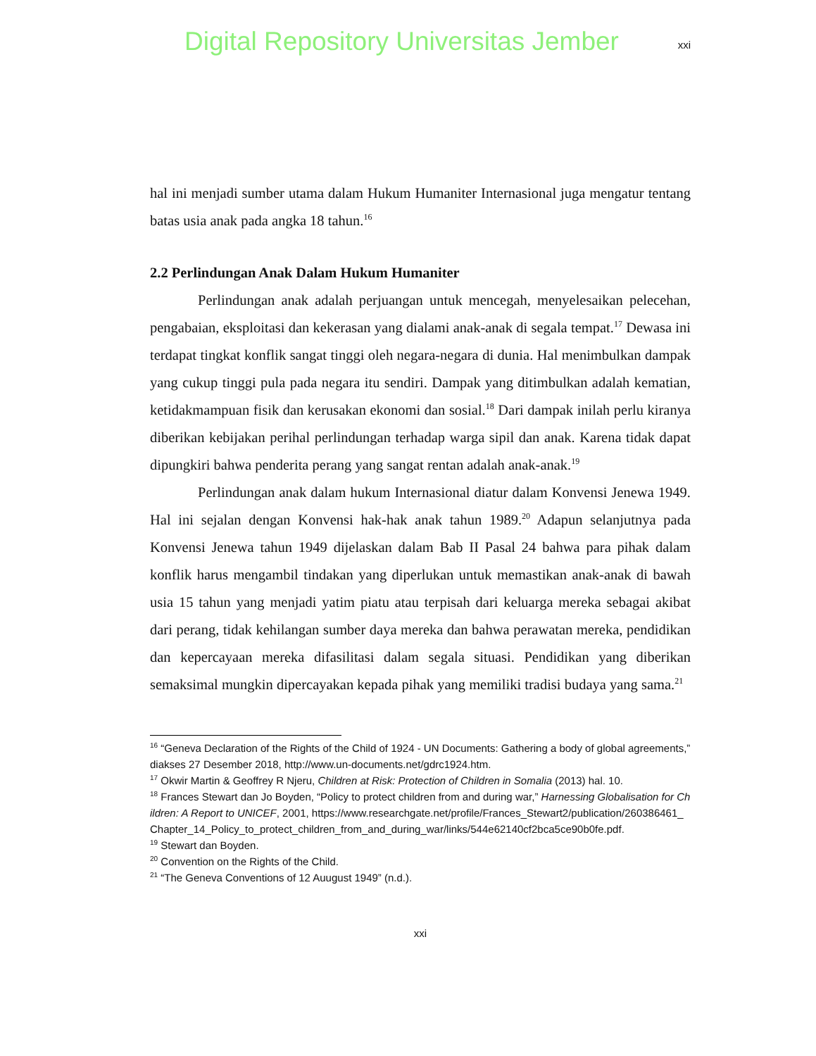Digital Repository Universitas Jember
xxi
hal ini menjadi sumber utama dalam Hukum Humaniter Internasional juga mengatur tentang batas usia anak pada angka 18 tahun.<sup>16</sup>
2.2 Perlindungan Anak Dalam Hukum Humaniter
Perlindungan anak adalah perjuangan untuk mencegah, menyelesaikan pelecehan, pengabaian, eksploitasi dan kekerasan yang dialami anak-anak di segala tempat.<sup>17</sup> Dewasa ini terdapat tingkat konflik sangat tinggi oleh negara-negara di dunia. Hal menimbulkan dampak yang cukup tinggi pula pada negara itu sendiri. Dampak yang ditimbulkan adalah kematian, ketidakmampuan fisik dan kerusakan ekonomi dan sosial.<sup>18</sup> Dari dampak inilah perlu kiranya diberikan kebijakan perihal perlindungan terhadap warga sipil dan anak. Karena tidak dapat dipungkiri bahwa penderita perang yang sangat rentan adalah anak-anak.<sup>19</sup>
Perlindungan anak dalam hukum Internasional diatur dalam Konvensi Jenewa 1949. Hal ini sejalan dengan Konvensi hak-hak anak tahun 1989.<sup>20</sup> Adapun selanjutnya pada Konvensi Jenewa tahun 1949 dijelaskan dalam Bab II Pasal 24 bahwa para pihak dalam konflik harus mengambil tindakan yang diperlukan untuk memastikan anak-anak di bawah usia 15 tahun yang menjadi yatim piatu atau terpisah dari keluarga mereka sebagai akibat dari perang, tidak kehilangan sumber daya mereka dan bahwa perawatan mereka, pendidikan dan kepercayaan mereka difasilitasi dalam segala situasi. Pendidikan yang diberikan semaksimal mungkin dipercayakan kepada pihak yang memiliki tradisi budaya yang sama.<sup>21</sup>
<sup>16</sup> “Geneva Declaration of the Rights of the Child of 1924 - UN Documents: Gathering a body of global agreements,” diakses 27 Desember 2018, http://www.un-documents.net/gdrc1924.htm.
<sup>17</sup> Okwir Martin & Geoffrey R Njeru, Children at Risk: Protection of Children in Somalia (2013) hal. 10.
<sup>18</sup> Frances Stewart dan Jo Boyden, “Policy to protect children from and during war,” Harnessing Globalisation for Children: A Report to UNICEF, 2001, https://www.researchgate.net/profile/Frances_Stewart2/publication/260386461_Chapter_14_Policy_to_protect_children_from_and_during_war/links/544e62140cf2bca5ce90b0fe.pdf.
<sup>19</sup> Stewart dan Boyden.
<sup>20</sup> Convention on the Rights of the Child.
<sup>21</sup> “The Geneva Conventions of 12 Auugust 1949” (n.d.).
xxi